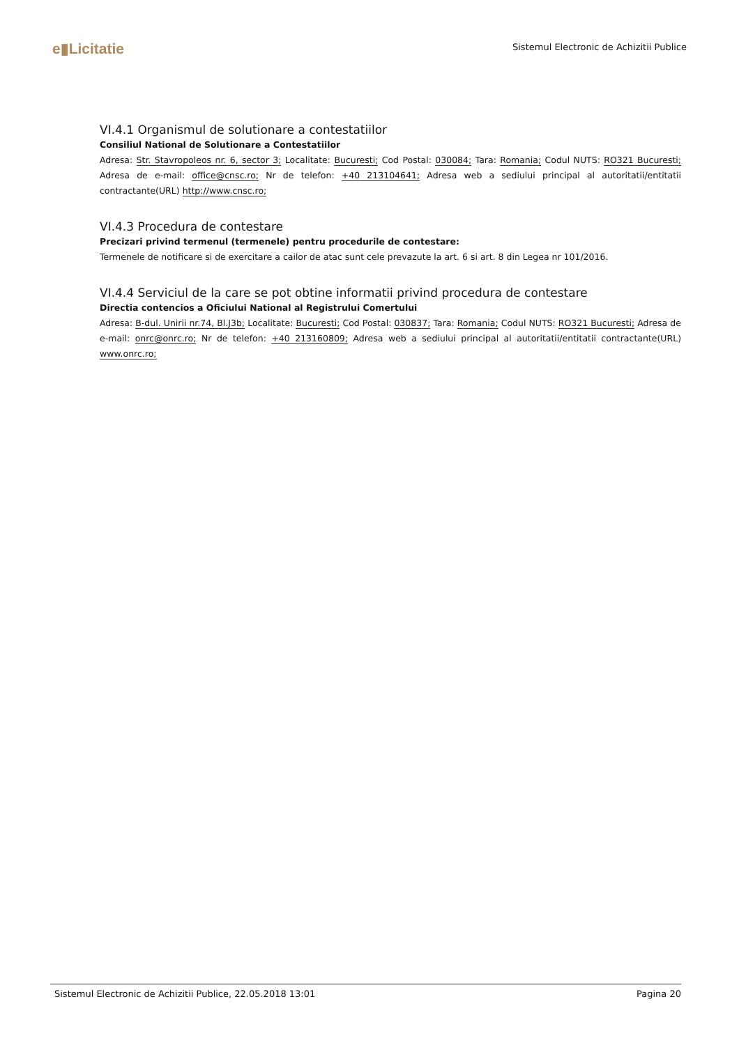e▮Licitatie
Sistemul Electronic de Achizitii Publice
VI.4.1 Organismul de solutionare a contestatiilor
Consiliul National de Solutionare a Contestatiilor
Adresa: Str. Stavropoleos nr. 6, sector 3; Localitate: Bucuresti; Cod Postal: 030084; Tara: Romania; Codul NUTS: RO321 Bucuresti; Adresa de e-mail: office@cnsc.ro; Nr de telefon: +40 213104641; Adresa web a sediului principal al autoritatii/entitatii contractante(URL) http://www.cnsc.ro;
VI.4.3 Procedura de contestare
Precizari privind termenul (termenele) pentru procedurile de contestare:
Termenele de notificare si de exercitare a cailor de atac sunt cele prevazute la art. 6 si art. 8 din Legea nr 101/2016.
VI.4.4 Serviciul de la care se pot obtine informatii privind procedura de contestare
Directia contencios a Oficiului National al Registrului Comertului
Adresa: B-dul. Unirii nr.74, Bl.J3b; Localitate: Bucuresti; Cod Postal: 030837; Tara: Romania; Codul NUTS: RO321 Bucuresti; Adresa de e-mail: onrc@onrc.ro; Nr de telefon: +40 213160809; Adresa web a sediului principal al autoritatii/entitatii contractante(URL) www.onrc.ro;
Sistemul Electronic de Achizitii Publice, 22.05.2018 13:01 Pagina 20